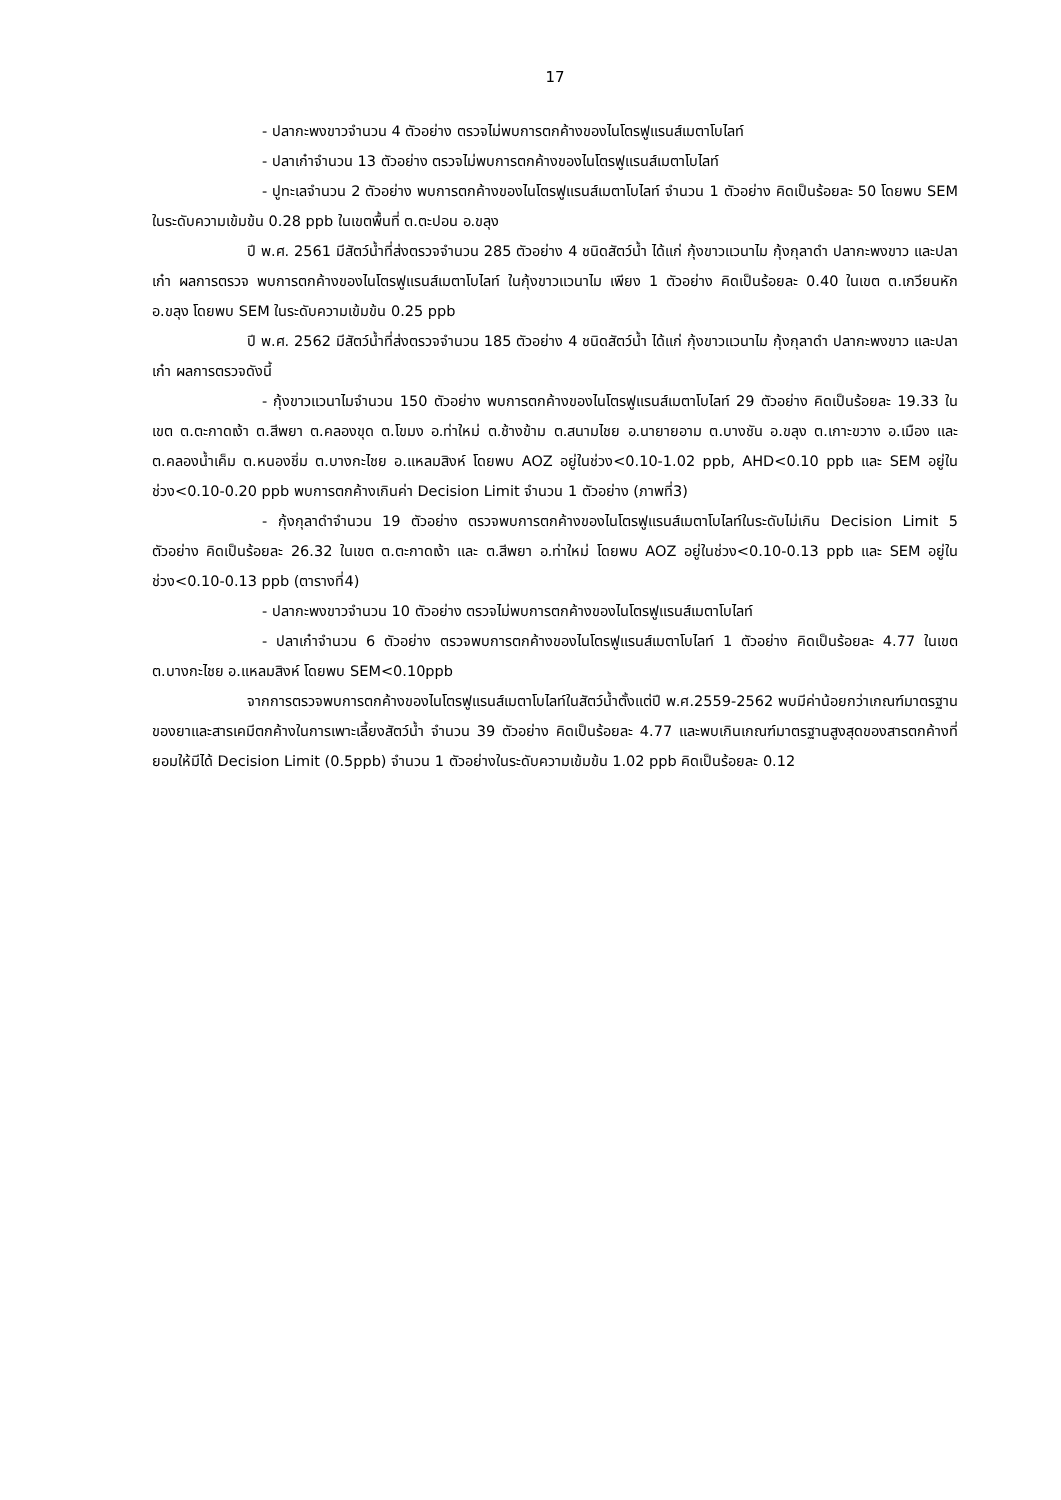17
- ปลากะพงขาวจำนวน 4 ตัวอย่าง ตรวจไม่พบการตกค้างของไนโตรฟูแรนส์เมตาโบไลท์
- ปลาเก๋าจำนวน 13 ตัวอย่าง ตรวจไม่พบการตกค้างของไนโตรฟูแรนส์เมตาโบไลท์
- ปูทะเลจำนวน 2 ตัวอย่าง พบการตกค้างของไนโตรฟูแรนส์เมตาโบไลท์ จำนวน 1 ตัวอย่าง คิดเป็นร้อยละ 50 โดยพบ SEM ในระดับความเข้มข้น 0.28 ppb ในเขตพื้นที่ ต.ตะปอน อ.ขลุง
ปี พ.ศ. 2561 มีสัตว์น้ำที่ส่งตรวจจำนวน 285 ตัวอย่าง 4 ชนิดสัตว์น้ำ ได้แก่ กุ้งขาวแวนาไม กุ้งกุลาดำ ปลากะพงขาว และปลาเก๋า ผลการตรวจ พบการตกค้างของไนโตรฟูแรนส์เมตาโบไลท์ ในกุ้งขาวแวนาไม เพียง 1 ตัวอย่าง คิดเป็นร้อยละ 0.40 ในเขต ต.เกวียนหัก อ.ขลุง โดยพบ SEM ในระดับความเข้มข้น 0.25 ppb
ปี พ.ศ. 2562 มีสัตว์น้ำที่ส่งตรวจจำนวน 185 ตัวอย่าง 4 ชนิดสัตว์น้ำ ได้แก่ กุ้งขาวแวนาไม กุ้งกุลาดำ ปลากะพงขาว และปลาเก๋า ผลการตรวจดังนี้
- กุ้งขาวแวนาไมจำนวน 150 ตัวอย่าง พบการตกค้างของไนโตรฟูแรนส์เมตาโบไลท์ 29 ตัวอย่าง คิดเป็นร้อยละ 19.33 ในเขต ต.ตะกาดเง้า ต.สีพยา ต.คลองขุด ต.โขมง อ.ท่าใหม่ ต.ช้างข้าม ต.สนามไชย อ.นายายอาม ต.บางชัน อ.ขลุง ต.เกาะขวาง อ.เมือง และ ต.คลองน้ำเค็ม ต.หนองชิ่ม ต.บางกะไชย อ.แหลมสิงห์ โดยพบ AOZ อยู่ในช่วง<0.10-1.02 ppb, AHD<0.10 ppb และ SEM อยู่ในช่วง<0.10-0.20 ppb พบการตกค้างเกินค่า Decision Limit จำนวน 1 ตัวอย่าง (ภาพที่3)
- กุ้งกุลาดำจำนวน 19 ตัวอย่าง ตรวจพบการตกค้างของไนโตรฟูแรนส์เมตาโบไลท์ในระดับไม่เกิน Decision Limit 5 ตัวอย่าง คิดเป็นร้อยละ 26.32 ในเขต ต.ตะกาดเง้า และ ต.สีพยา อ.ท่าใหม่ โดยพบ AOZ อยู่ในช่วง<0.10-0.13 ppb และ SEM อยู่ในช่วง<0.10-0.13 ppb (ตารางที่4)
- ปลากะพงขาวจำนวน 10 ตัวอย่าง ตรวจไม่พบการตกค้างของไนโตรฟูแรนส์เมตาโบไลท์
- ปลาเก๋าจำนวน 6 ตัวอย่าง ตรวจพบการตกค้างของไนโตรฟูแรนส์เมตาโบไลท์ 1 ตัวอย่าง คิดเป็นร้อยละ 4.77 ในเขต ต.บางกะไชย อ.แหลมสิงห์ โดยพบ SEM<0.10ppb
จากการตรวจพบการตกค้างของไนโตรฟูแรนส์เมตาโบไลท์ในสัตว์น้ำตั้งแต่ปี พ.ศ.2559-2562 พบมีค่าน้อยกว่าเกณฑ์มาตรฐานของยาและสารเคมีตกค้างในการเพาะเลี้ยงสัตว์น้ำ จำนวน 39 ตัวอย่าง คิดเป็นร้อยละ 4.77 และพบเกินเกณฑ์มาตรฐานสูงสุดของสารตกค้างที่ยอมให้มีได้ Decision Limit (0.5ppb) จำนวน 1 ตัวอย่างในระดับความเข้มข้น 1.02 ppb คิดเป็นร้อยละ 0.12